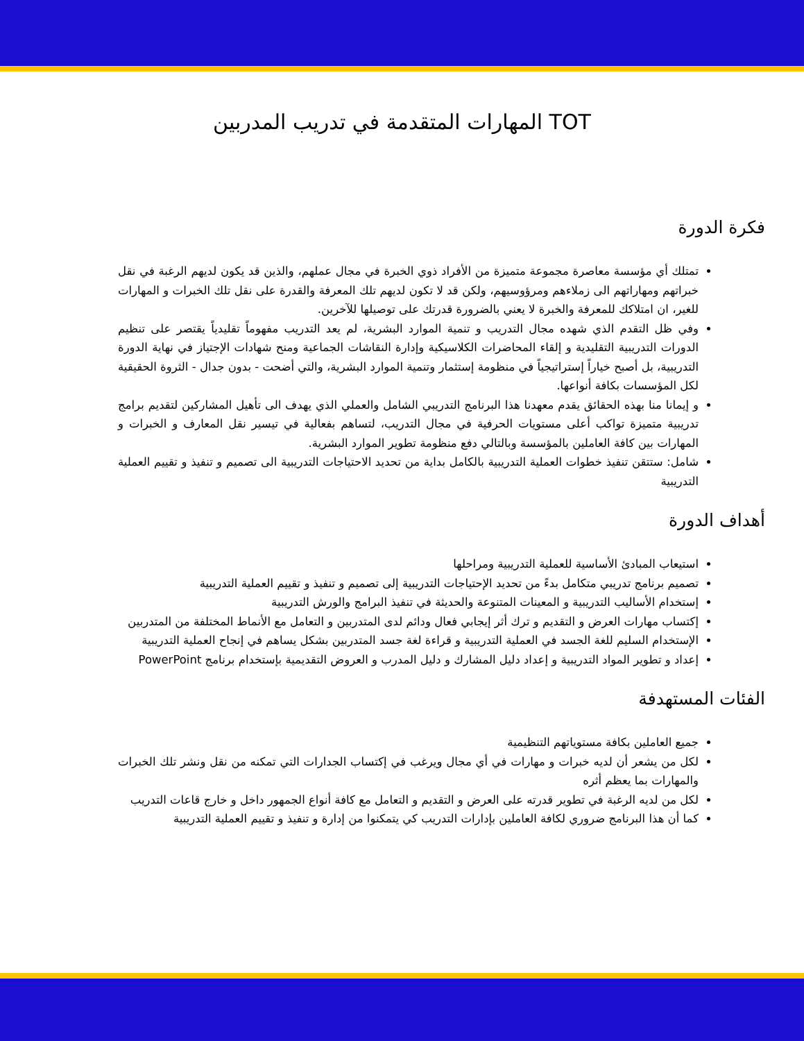المهارات المتقدمة في تدريب المدربين TOT
فكرة الدورة
تمتلك أي مؤسسة معاصرة مجموعة متميزة من الأفراد ذوي الخبرة في مجال عملهم، والذين قد يكون لديهم الرغبة في نقل خبراتهم ومهاراتهم الى زملاءهم ومرؤوسيهم، ولكن قد لا تكون لديهم تلك المعرفة والقدرة على نقل تلك الخبرات و المهارات للغير، ان امتلاكك للمعرفة والخبرة لا يعني بالضرورة قدرتك على توصيلها للآخرين.
وفي ظل التقدم الذي شهده مجال التدريب و تنمية الموارد البشرية، لم يعد التدريب مفهوماً تقليدياً يقتصر على تنظيم الدورات التدريبية التقليدية و إلقاء المحاضرات الكلاسيكية وإدارة النقاشات الجماعية ومنح شهادات الإجتياز في نهاية الدورة التدريبية، بل أصبح خياراً إستراتيجياً في منظومة إستثمار وتنمية الموارد البشرية، والتي أضحت - بدون جدال - الثروة الحقيقية لكل المؤسسات بكافة أنواعها.
و إيمانا منا بهذه الحقائق يقدم معهدنا هذا البرنامج التدريبي الشامل والعملي الذي يهدف الى تأهيل المشاركين لتقديم برامج تدريبية متميزة تواكب أعلى مستويات الحرفية في مجال التدريب، لتساهم بفعالية في تيسير نقل المعارف و الخبرات و المهارات بين كافة العاملين بالمؤسسة وبالتالي دفع منظومة تطوير الموارد البشرية.
شامل: ستتقن تنفيذ خطوات العملية التدريبية بالكامل بداية من تحديد الاحتياجات التدريبية الى تصميم و تنفيذ و تقييم العملية التدريبية
أهداف الدورة
استيعاب المبادئ الأساسية للعملية التدريبية ومراحلها
تصميم برنامج تدريبي متكامل بدءً من تحديد الإحتياجات التدريبية إلى تصميم و تنفيذ و تقييم العملية التدريبية
إستخدام الأساليب التدريبية و المعينات المتنوعة والحديثة في تنفيذ البرامج والورش التدريبية
إكتساب مهارات العرض و التقديم و ترك أثر إيجابي فعال ودائم لدى المتدربين و التعامل مع الأنماط المختلفة من المتدربين
الإستخدام السليم للغة الجسد في العملية التدريبية و قراءة لغة جسد المتدربين بشكل يساهم في إنجاح العملية التدريبية
إعداد و تطوير المواد التدريبية و إعداد دليل المشارك و دليل المدرب و العروض التقديمية بإستخدام برنامج PowerPoint
الفئات المستهدفة
جميع العاملين بكافة مستوياتهم التنظيمية
لكل من يشعر أن لديه خبرات و مهارات في أي مجال ويرغب في إكتساب الجدارات التي تمكنه من نقل ونشر تلك الخبرات والمهارات بما يعظم أثره
لكل من لديه الرغبة في تطوير قدرته على العرض و التقديم و التعامل مع كافة أنواع الجمهور داخل و خارج قاعات التدريب
كما أن هذا البرنامج ضروري لكافة العاملين بإدارات التدريب كي يتمكنوا من إدارة و تنفيذ و تقييم العملية التدريبية